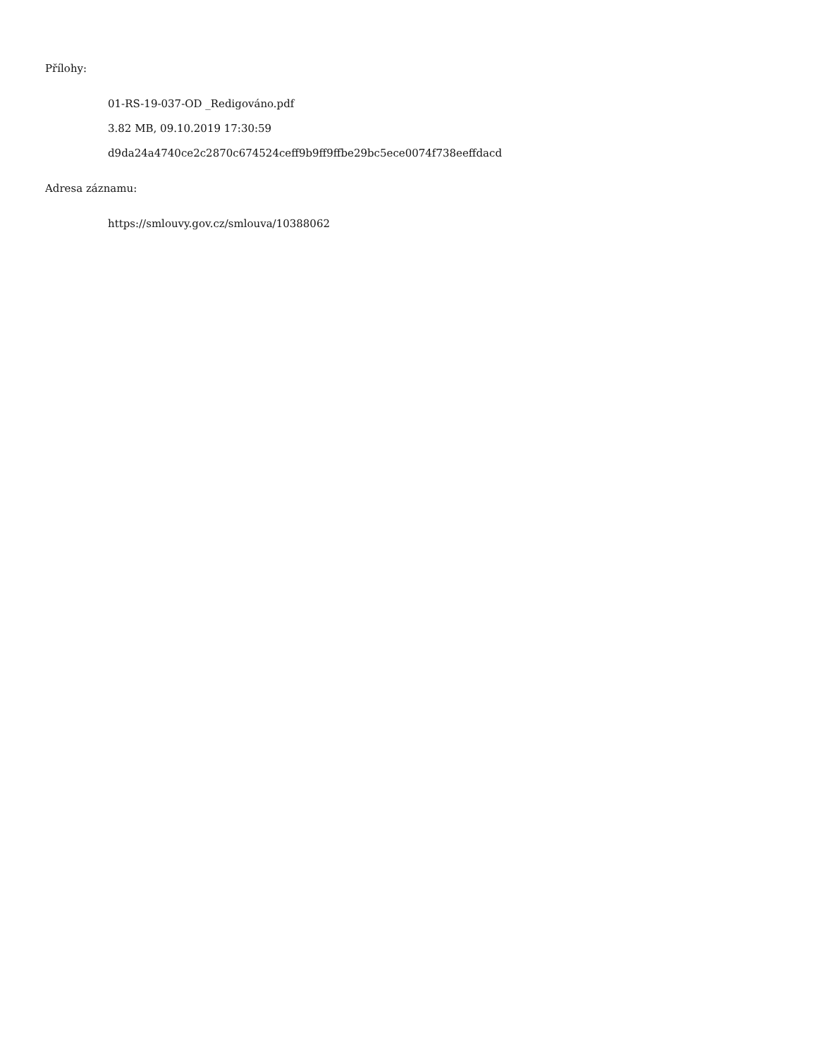Přílohy:
01-RS-19-037-OD _Redigováno.pdf
3.82 MB, 09.10.2019 17:30:59
d9da24a4740ce2c2870c674524ceff9b9ff9ffbe29bc5ece0074f738eeffdacd
Adresa záznamu:
https://smlouvy.gov.cz/smlouva/10388062